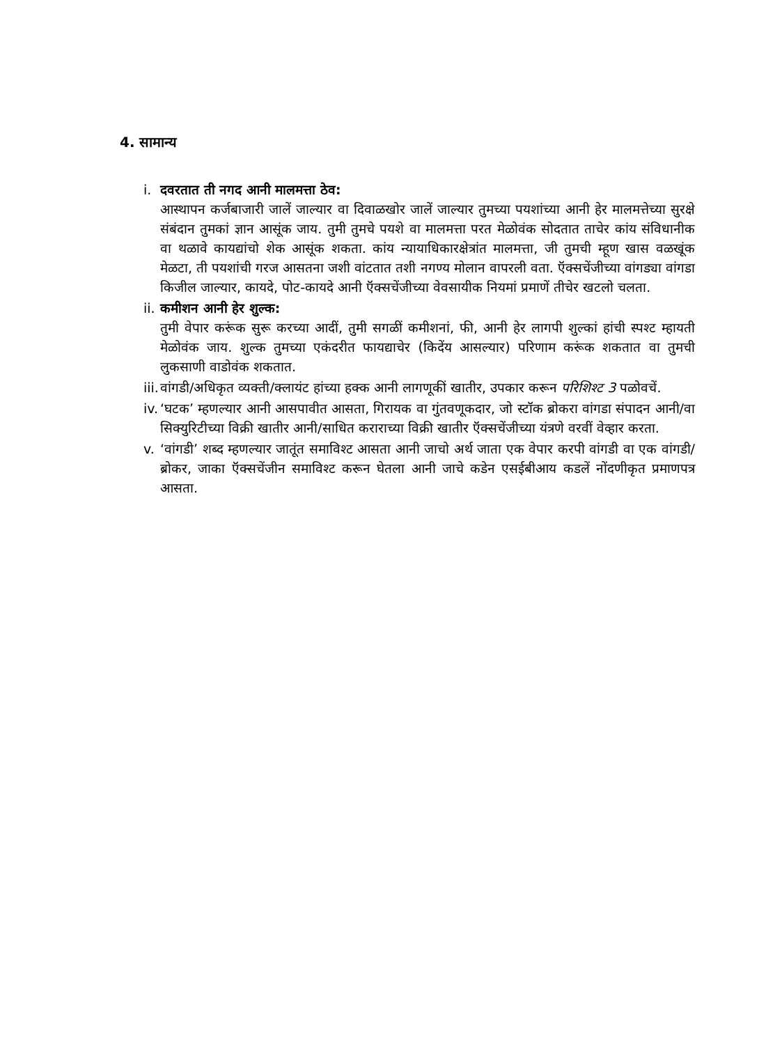4. सामान्य
i. दवरतात ती नगद आनी मालमत्ता ठेव:
आस्थापन कर्जबाजारी जालें जाल्यार वा दिवाळखोर जालें जाल्यार तुमच्या पयशांच्या आनी हेर मालमत्तेच्या सुरक्षे संबंदान तुमकां ज्ञान आसूंक जाय. तुमी तुमचे पयशे वा मालमत्ता परत मेळोवंक सोदतात ताचेर कांय संविधानीक वा थळावे कायद्यांचो शेक आसूंक शकता. कांय न्यायाधिकारक्षेत्रांत मालमत्ता, जी तुमची म्हूण खास वळखूंक मेळटा, ती पयशांची गरज आसतना जशी वांटतात तशी नगण्य मोलान वापरली वता. ऍक्सचेंजीच्या वांगड्या वांगडा किजील जाल्यार, कायदे, पोट-कायदे आनी ऍक्सचेंजीच्या वेवसायीक नियमां प्रमाणें तीचेर खटलो चलता.
ii.
कमीशन आनी हेर शुल्क:
तुमी वेपार करूंक सुरू करच्या आदीं, तुमी सगळीं कमीशनां, फी, आनी हेर लागपी शुल्कां हांची स्पश्ट म्हायती मेळोवंक जाय. शुल्क तुमच्या एकंदरीत फायद्याचेर (किदेंय आसल्यार) परिणाम करूंक शकतात वा तुमची लुकसाणी वाडोवंक शकतात.
iii.
वांगडी/अधिकृत व्यक्ती/क्लायंट हांच्या हक्क आनी लागणूकीं खातीर, उपकार करून परिशिश्ट 3 पळोवचें.
iv.
‘घटक’ म्हणल्यार आनी आसपावीत आसता, गिरायक वा गुंतवणूकदार, जो स्टॉक ब्रोकरा वांगडा संपादन आनी/वा सिक्युरिटीच्या विक्री खातीर आनी/साधित कराराच्या विक्री खातीर ऍक्सचेंजीच्या यंत्रणे वरवीं वेव्हार करता.
v. ‘वांगडी’ शब्द म्हणल्यार जातूंत समाविश्ट आसता आनी जाचो अर्थ जाता एक वेपार करपी वांगडी वा एक वांगडी/ब्रोकर, जाका ऍक्सचेंजीन समाविश्ट करून घेतला आनी जाचे कडेन एसईबीआय कडलें नोंदणीकृत प्रमाणपत्र आसता.